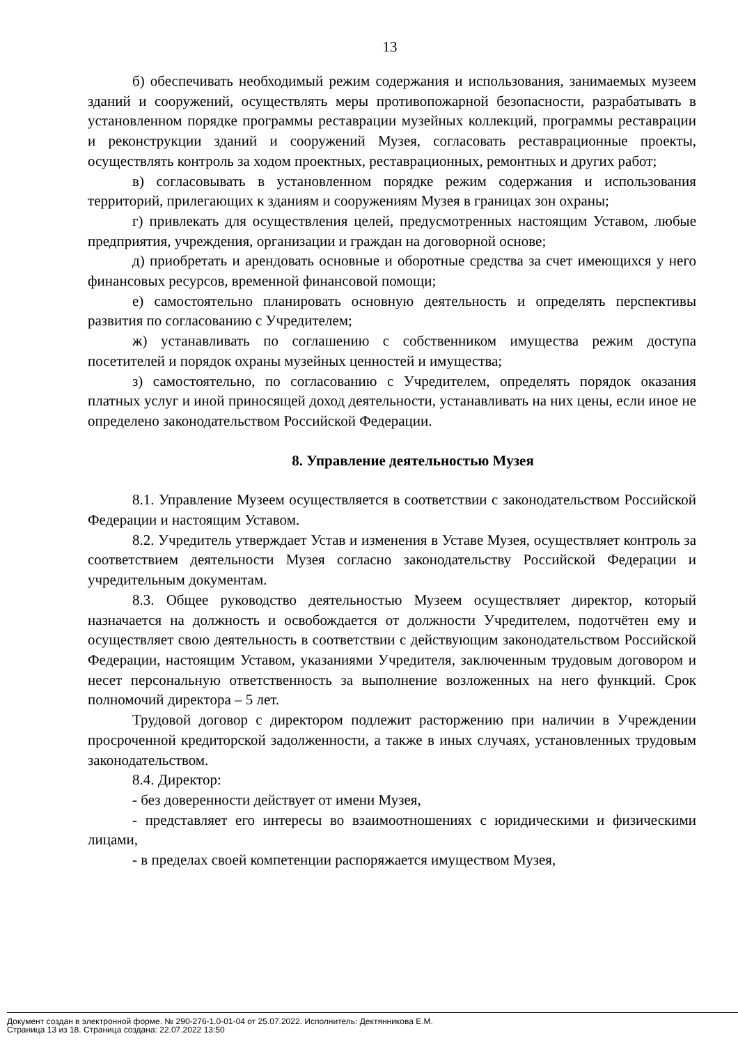13
б) обеспечивать необходимый режим содержания и использования, занимаемых музеем зданий и сооружений, осуществлять меры противопожарной безопасности, разрабатывать в установленном порядке программы реставрации музейных коллекций, программы реставрации и реконструкции зданий и сооружений Музея, согласовать реставрационные проекты, осуществлять контроль за ходом проектных, реставрационных, ремонтных и других работ;
в) согласовывать в установленном порядке режим содержания и использования территорий, прилегающих к зданиям и сооружениям Музея в границах зон охраны;
г) привлекать для осуществления целей, предусмотренных настоящим Уставом, любые предприятия, учреждения, организации и граждан на договорной основе;
д) приобретать и арендовать основные и оборотные средства за счет имеющихся у него финансовых ресурсов, временной финансовой помощи;
е) самостоятельно планировать основную деятельность и определять перспективы развития по согласованию с Учредителем;
ж) устанавливать по соглашению с собственником имущества режим доступа посетителей и порядок охраны музейных ценностей и имущества;
з) самостоятельно, по согласованию с Учредителем, определять порядок оказания платных услуг и иной приносящей доход деятельности, устанавливать на них цены, если иное не определено законодательством Российской Федерации.
8. Управление деятельностью Музея
8.1. Управление Музеем осуществляется в соответствии с законодательством Российской Федерации и настоящим Уставом.
8.2. Учредитель утверждает Устав и изменения в Уставе Музея, осуществляет контроль за соответствием деятельности Музея согласно законодательству Российской Федерации и учредительным документам.
8.3. Общее руководство деятельностью Музеем осуществляет директор, который назначается на должность и освобождается от должности Учредителем, подотчётен ему и осуществляет свою деятельность в соответствии с действующим законодательством Российской Федерации, настоящим Уставом, указаниями Учредителя, заключенным трудовым договором и несет персональную ответственность за выполнение возложенных на него функций. Срок полномочий директора – 5 лет.
Трудовой договор с директором подлежит расторжению при наличии в Учреждении просроченной кредиторской задолженности, а также в иных случаях, установленных трудовым законодательством.
8.4. Директор:
- без доверенности действует от имени Музея,
- представляет его интересы во взаимоотношениях с юридическими и физическими лицами,
- в пределах своей компетенции распоряжается имуществом Музея,
Документ создан в электронной форме. № 290-276-1.0-01-04 от 25.07.2022. Исполнитель: Дектянникова Е.М.
Страница 13 из 18. Страница создана: 22.07.2022 13:50